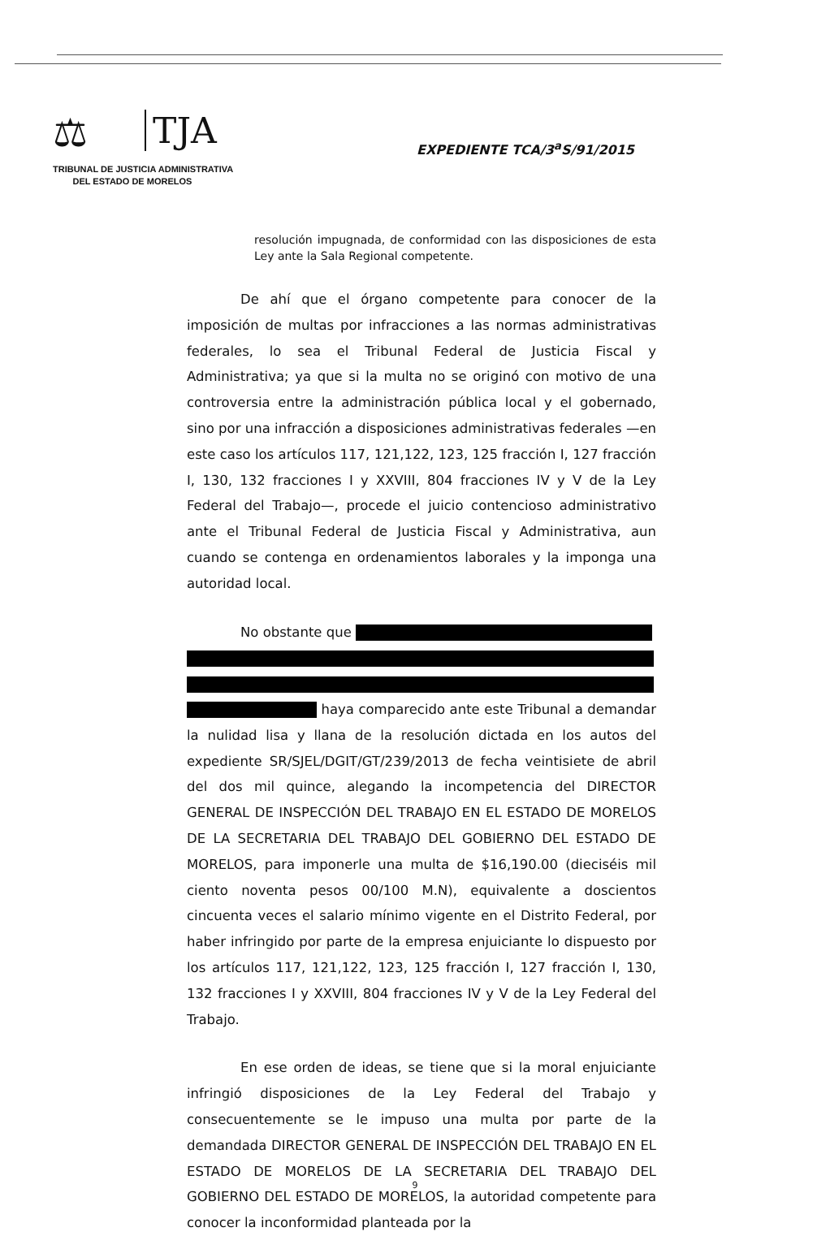⚖ TJA
TRIBUNAL DE JUSTICIA ADMINISTRATIVA
DEL ESTADO DE MORELOS
EXPEDIENTE TCA/3<sup>a</sup>S/91/2015
resolución impugnada, de conformidad con las disposiciones de esta Ley ante la Sala Regional competente.
De ahí que el órgano competente para conocer de la imposición de multas por infracciones a las normas administrativas federales, lo sea el Tribunal Federal de Justicia Fiscal y Administrativa; ya que si la multa no se originó con motivo de una controversia entre la administración pública local y el gobernado, sino por una infracción a disposiciones administrativas federales —en este caso los artículos 117, 121,122, 123, 125 fracción I, 127 fracción I, 130, 132 fracciones I y XXVIII, 804 fracciones IV y V de la Ley Federal del Trabajo—, procede el juicio contencioso administrativo ante el Tribunal Federal de Justicia Fiscal y Administrativa, aun cuando se contenga en ordenamientos laborales y la imponga una autoridad local.
No obstante que
haya comparecido ante este Tribunal a demandar la nulidad lisa y llana de la resolución dictada en los autos del expediente SR/SJEL/DGIT/GT/239/2013 de fecha veintisiete de abril del dos mil quince, alegando la incompetencia del DIRECTOR GENERAL DE INSPECCIÓN DEL TRABAJO EN EL ESTADO DE MORELOS DE LA SECRETARIA DEL TRABAJO DEL GOBIERNO DEL ESTADO DE MORELOS, para imponerle una multa de $16,190.00 (dieciséis mil ciento noventa pesos 00/100 M.N), equivalente a doscientos cincuenta veces el salario mínimo vigente en el Distrito Federal, por haber infringido por parte de la empresa enjuiciante lo dispuesto por los artículos 117, 121,122, 123, 125 fracción I, 127 fracción I, 130, 132 fracciones I y XXVIII, 804 fracciones IV y V de la Ley Federal del Trabajo.
En ese orden de ideas, se tiene que si la moral enjuiciante infringió disposiciones de la Ley Federal del Trabajo y consecuentemente se le impuso una multa por parte de la demandada DIRECTOR GENERAL DE INSPECCIÓN DEL TRABAJO EN EL ESTADO DE MORELOS DE LA SECRETARIA DEL TRABAJO DEL GOBIERNO DEL ESTADO DE MORELOS, la autoridad competente para conocer la inconformidad planteada por la
9